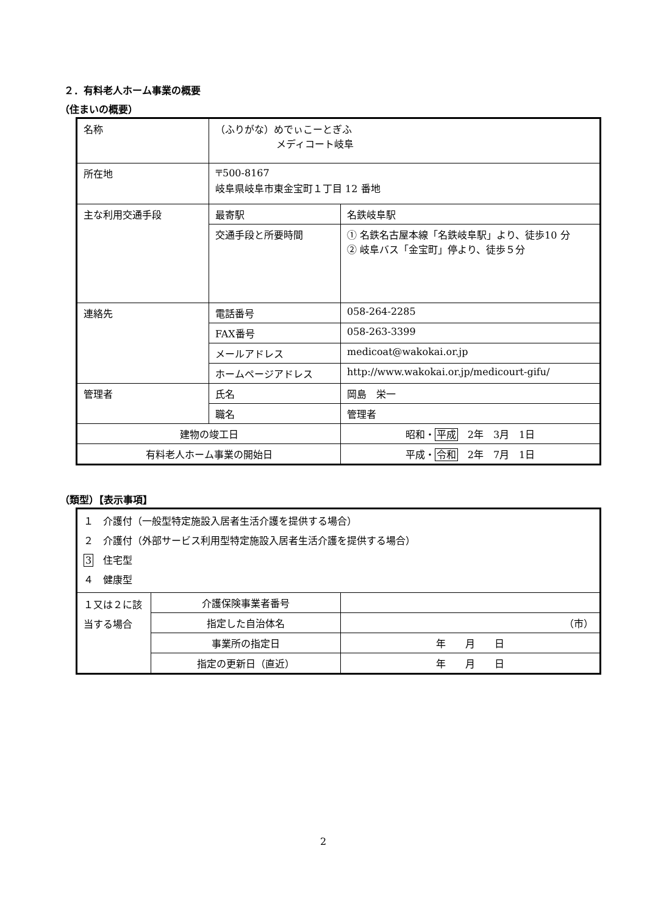２．有料老人ホーム事業の概要
（住まいの概要）
| 名称 | （ふりがな）めでぃこーとぎふ メディコート岐阜 | |
| 所在地 | 〒500-8167 岐阜県岐阜市東金宝町１丁目 12 番地 | |
| 主な利用交通手段 | 最寄駅 | 名鉄岐阜駅 |
| | 交通手段と所要時間 | ① 名鉄名古屋本線「名鉄岐阜駅」より、徒歩10 分 ② 岐阜バス「金宝町」停より、徒歩５分 |
| 連絡先 | 電話番号 | 058-264-2285 |
| | FAX番号 | 058-263-3399 |
| | メールアドレス | medicoat@wakokai.or.jp |
| | ホームページアドレス | http://www.wakokai.or.jp/medicourt-gifu/ |
| 管理者 | 氏名 | 岡島 栄一 |
| | 職名 | 管理者 |
| 建物の竣工日 | | 昭和・ 平成 2年 3月 1日 |
| 有料老人ホーム事業の開始日 | | 平成・ 令和 2年 7月 1日 |
（類型）【表示事項】
| １ 介護付（一般型特定施設入居者生活介護を提供する場合） ２ 介護付（外部サービス利用型特定施設入居者生活介護を提供する場合） 3 住宅型 ４ 健康型 | | |
| １又は２に該当する場合 | 介護保険事業者番号 | |
| | 指定した自治体名 | （市） |
| | 事業所の指定日 | 年 月 日 |
| | 指定の更新日（直近） | 年 月 日 |
2